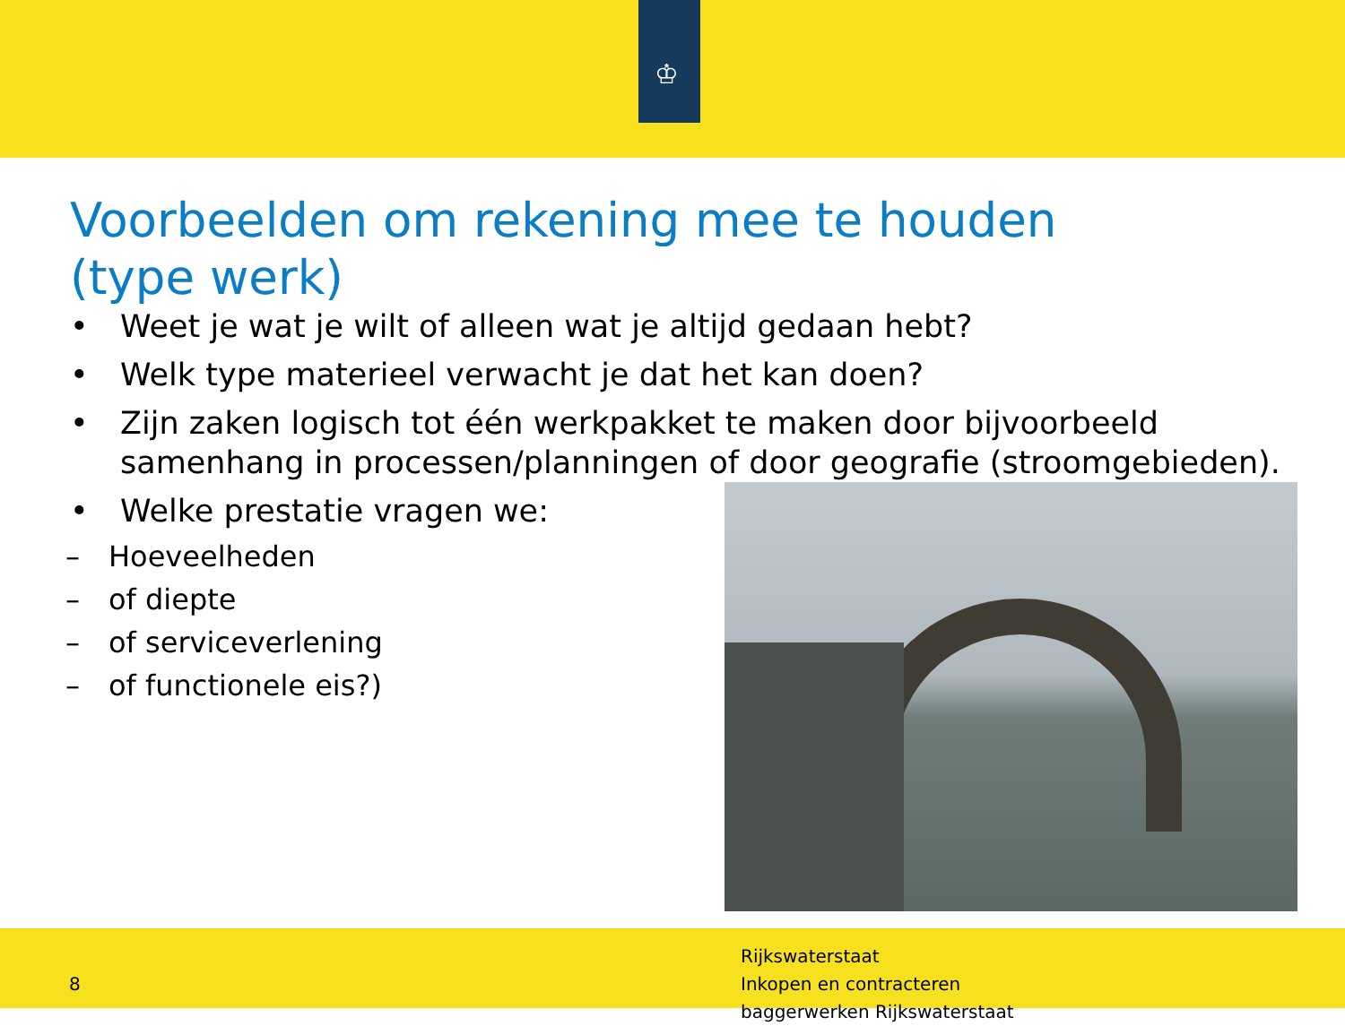♔
Voorbeelden om rekening mee te houden
(type werk)
• Weet je wat je wilt of alleen wat je altijd gedaan hebt?
• Welk type materieel verwacht je dat het kan doen?
• Zijn zaken logisch tot één werkpakket te maken door bijvoorbeeld samenhang in processen/planningen of door geografie (stroomgebieden).
• Welke prestatie vragen we:
– Hoeveelheden
– of diepte
– of serviceverlening
– of functionele eis?)
8
Rijkswaterstaat
Inkopen en contracteren
baggerwerken Rijkswaterstaat